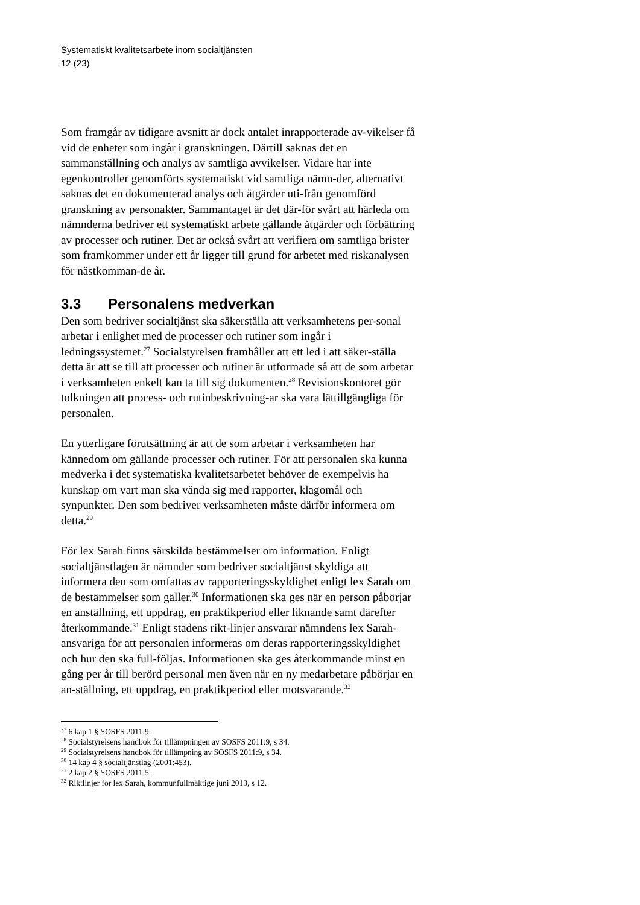Systematiskt kvalitetsarbete inom socialtjänsten
12 (23)
Som framgår av tidigare avsnitt är dock antalet inrapporterade av-vikelser få vid de enheter som ingår i granskningen. Därtill saknas det en sammanställning och analys av samtliga avvikelser. Vidare har inte egenkontroller genomförts systematiskt vid samtliga nämn-der, alternativt saknas det en dokumenterad analys och åtgärder uti-från genomförd granskning av personakter. Sammantaget är det där-för svårt att härleda om nämnderna bedriver ett systematiskt arbete gällande åtgärder och förbättring av processer och rutiner. Det är också svårt att verifiera om samtliga brister som framkommer under ett år ligger till grund för arbetet med riskanalysen för nästkomman-de år.
3.3 Personalens medverkan
Den som bedriver socialtjänst ska säkerställa att verksamhetens per-sonal arbetar i enlighet med de processer och rutiner som ingår i ledningssystemet.<sup>27</sup> Socialstyrelsen framhåller att ett led i att säker-ställa detta är att se till att processer och rutiner är utformade så att de som arbetar i verksamheten enkelt kan ta till sig dokumenten.<sup>28</sup> Revisionskontoret gör tolkningen att process- och rutinbeskrivning-ar ska vara lättillgängliga för personalen.
En ytterligare förutsättning är att de som arbetar i verksamheten har kännedom om gällande processer och rutiner. För att personalen ska kunna medverka i det systematiska kvalitetsarbetet behöver de exempelvis ha kunskap om vart man ska vända sig med rapporter, klagomål och synpunkter. Den som bedriver verksamheten måste därför informera om detta.<sup>29</sup>
För lex Sarah finns särskilda bestämmelser om information. Enligt socialtjänstlagen är nämnder som bedriver socialtjänst skyldiga att informera den som omfattas av rapporteringsskyldighet enligt lex Sarah om de bestämmelser som gäller.<sup>30</sup> Informationen ska ges när en person påbörjar en anställning, ett uppdrag, en praktikperiod eller liknande samt därefter återkommande.<sup>31</sup> Enligt stadens rikt-linjer ansvarar nämndens lex Sarah-ansvariga för att personalen informeras om deras rapporteringsskyldighet och hur den ska full-följas. Informationen ska ges återkommande minst en gång per år till berörd personal men även när en ny medarbetare påbörjar en an-ställning, ett uppdrag, en praktikperiod eller motsvarande.<sup>32</sup>
<sup>27</sup> 6 kap 1 § SOSFS 2011:9.
<sup>28</sup> Socialstyrelsens handbok för tillämpningen av SOSFS 2011:9, s 34.
<sup>29</sup> Socialstyrelsens handbok för tillämpning av SOSFS 2011:9, s 34.
<sup>30</sup> 14 kap 4 § socialtjänstlag (2001:453).
<sup>31</sup> 2 kap 2 § SOSFS 2011:5.
<sup>32</sup> Riktlinjer för lex Sarah, kommunfullmäktige juni 2013, s 12.